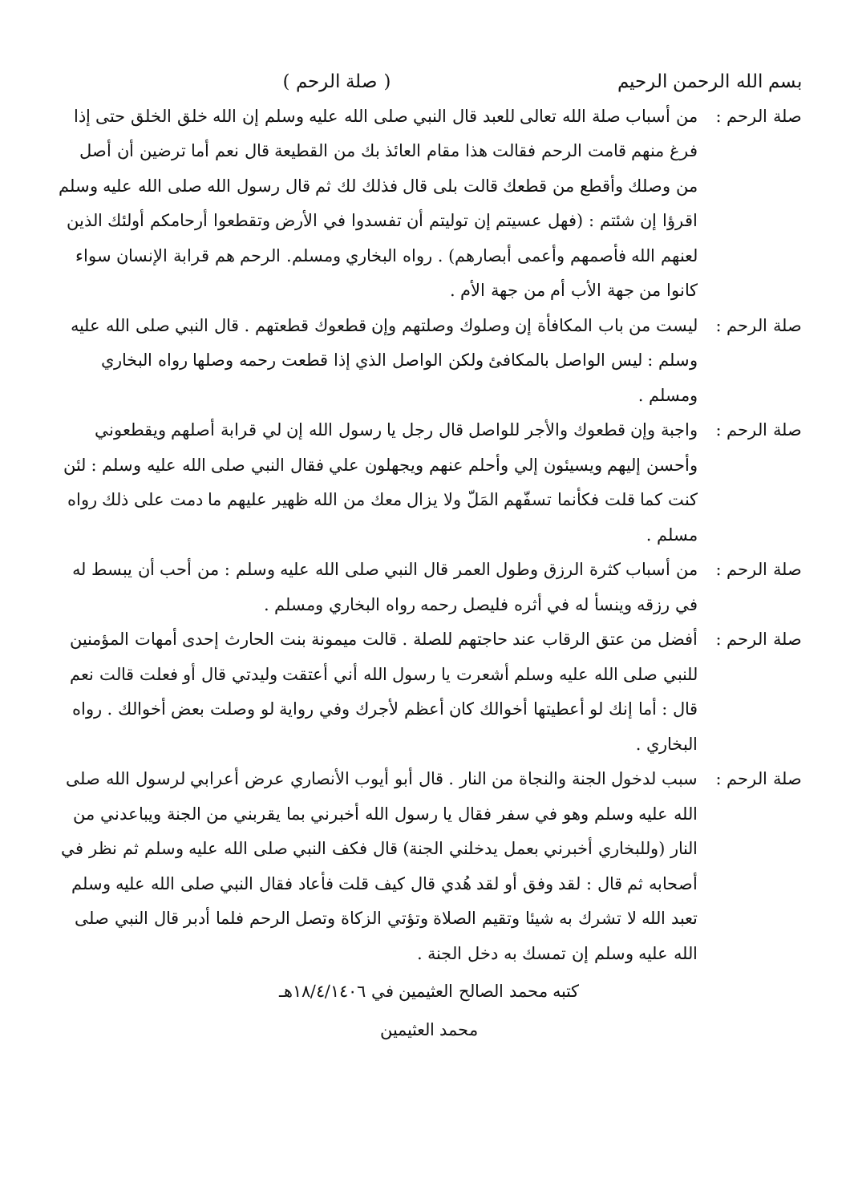بسم الله الرحمن الرحيم ( صلة الرحم )
صلة الرحم :
من أسباب صلة الله تعالى للعبد قال النبي صلى الله عليه وسلم إن الله خلق الخلق حتى إذا فرغ منهم قامت الرحم فقالت هذا مقام العائذ بك من القطيعة قال نعم أما ترضين أن أصل من وصلك وأقطع من قطعك قالت بلى قال فذلك لك ثم قال رسول الله صلى الله عليه وسلم اقرؤا إن شئتم : (فهل عسيتم إن توليتم أن تفسدوا في الأرض وتقطعوا أرحامكم أولئك الذين لعنهم الله فأصمهم وأعمى أبصارهم) . رواه البخاري ومسلم. الرحم هم قرابة الإنسان سواء كانوا من جهة الأب أم من جهة الأم .
صلة الرحم :
ليست من باب المكافأة إن وصلوك وصلتهم وإن قطعوك قطعتهم . قال النبي صلى الله عليه وسلم : ليس الواصل بالمكافئ ولكن الواصل الذي إذا قطعت رحمه وصلها رواه البخاري ومسلم .
صلة الرحم :
واجبة وإن قطعوك والأجر للواصل قال رجل يا رسول الله إن لي قرابة أصلهم ويقطعوني وأحسن إليهم ويسيئون إلي وأحلم عنهم ويجهلون علي فقال النبي صلى الله عليه وسلم : لئن كنت كما قلت فكأنما تسفّهم المَلّ ولا يزال معك من الله ظهير عليهم ما دمت على ذلك رواه مسلم .
صلة الرحم :
من أسباب كثرة الرزق وطول العمر قال النبي صلى الله عليه وسلم : من أحب أن يبسط له في رزقه وينسأ له في أثره فليصل رحمه رواه البخاري ومسلم .
صلة الرحم :
أفضل من عتق الرقاب عند حاجتهم للصلة . قالت ميمونة بنت الحارث إحدى أمهات المؤمنين للنبي صلى الله عليه وسلم أشعرت يا رسول الله أني أعتقت وليدتي قال أو فعلت قالت نعم قال : أما إنك لو أعطيتها أخوالك كان أعظم لأجرك وفي رواية لو وصلت بعض أخوالك . رواه البخاري .
صلة الرحم :
سبب لدخول الجنة والنجاة من النار . قال أبو أيوب الأنصاري عرض أعرابي لرسول الله صلى الله عليه وسلم وهو في سفر فقال يا رسول الله أخبرني بما يقربني من الجنة ويباعدني من النار (وللبخاري أخبرني بعمل يدخلني الجنة) قال فكف النبي صلى الله عليه وسلم ثم نظر في أصحابه ثم قال : لقد وفق أو لقد هُدي قال كيف قلت فأعاد فقال النبي صلى الله عليه وسلم تعبد الله لا تشرك به شيئا وتقيم الصلاة وتؤتي الزكاة وتصل الرحم فلما أدبر قال النبي صلى الله عليه وسلم إن تمسك به دخل الجنة .
كتبه محمد الصالح العثيمين في ١٨/٤/١٤٠٦هـ
محمد العثيمين